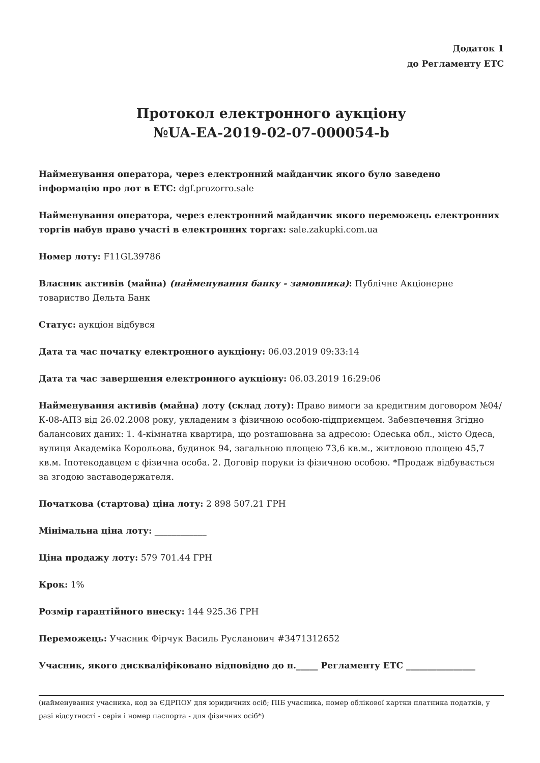Додаток 1
до Регламенту ЕТС
Протокол електронного аукціону
№UA-EA-2019-02-07-000054-b
Найменування оператора, через електронний майданчик якого було заведено інформацію про лот в ЕТС: dgf.prozorro.sale
Найменування оператора, через електронний майданчик якого переможець електронних торгів набув право участі в електронних торгах: sale.zakupki.com.ua
Номер лоту: F11GL39786
Власник активів (майна) (найменування банку - замовника): Публічне Акціонерне товариство Дельта Банк
Статус: аукціон відбувся
Дата та час початку електронного аукціону: 06.03.2019 09:33:14
Дата та час завершення електронного аукціону: 06.03.2019 16:29:06
Найменування активів (майна) лоту (склад лоту): Право вимоги за кредитним договором №04/К-08-АПЗ від 26.02.2008 року, укладеним з фізичною особою-підприємцем. Забезпечення Згідно балансових даних: 1. 4-кімнатна квартира, що розташована за адресою: Одеська обл., місто Одеса, вулиця Академіка Корольова, будинок 94, загальною площею 73,6 кв.м., житловою площею 45,7 кв.м. Іпотекодавцем є фізична особа. 2. Договір поруки із фізичною особою. *Продаж відбувається за згодою заставодержателя.
Початкова (стартова) ціна лоту: 2 898 507.21 ГРН
Мінімальна ціна лоту: ____________
Ціна продажу лоту: 579 701.44 ГРН
Крок: 1%
Розмір гарантійного внеску: 144 925.36 ГРН
Переможець: Учасник Фірчук Василь Русланович #3471312652
Учасник, якого дискваліфіковано відповідно до п._____ Регламенту ЕТС ________________
(найменування учасника, код за ЄДРПОУ для юридичних осіб; ПІБ учасника, номер облікової картки платника податків, у разі відсутності - серія і номер паспорта - для фізичних осіб*)